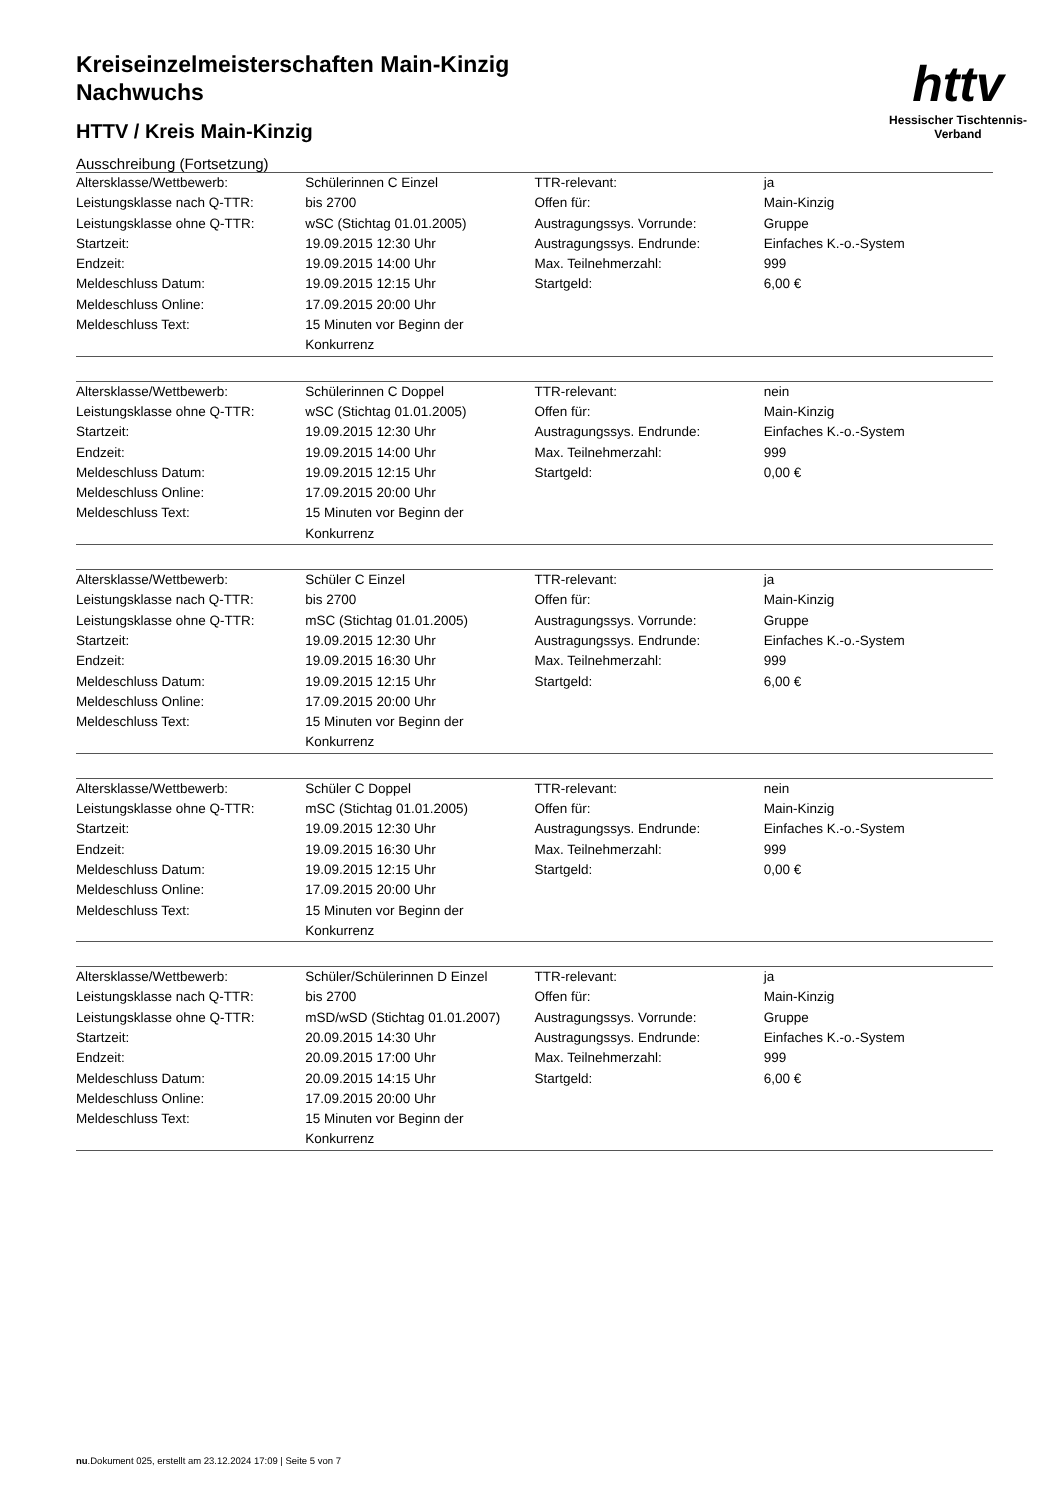httv
Hessischer Tischtennis-Verband
Kreiseinzelmeisterschaften Main-Kinzig
Nachwuchs
HTTV / Kreis Main-Kinzig
Ausschreibung (Fortsetzung)
| Altersklasse/Wettbewerb: | Schülerinnen C Einzel | TTR-relevant: | ja |
| Leistungsklasse nach Q-TTR: | bis 2700 | Offen für: | Main-Kinzig |
| Leistungsklasse ohne Q-TTR: | wSC (Stichtag 01.01.2005) | Austragungssys. Vorrunde: | Gruppe |
| Startzeit: | 19.09.2015 12:30 Uhr | Austragungssys. Endrunde: | Einfaches K.-o.-System |
| Endzeit: | 19.09.2015 14:00 Uhr | Max. Teilnehmerzahl: | 999 |
| Meldeschluss Datum: | 19.09.2015 12:15 Uhr | Startgeld: | 6,00 € |
| Meldeschluss Online: | 17.09.2015 20:00 Uhr | | |
| Meldeschluss Text: | 15 Minuten vor Beginn der Konkurrenz | | |
| Altersklasse/Wettbewerb: | Schülerinnen C Doppel | TTR-relevant: | nein |
| Leistungsklasse ohne Q-TTR: | wSC (Stichtag 01.01.2005) | Offen für: | Main-Kinzig |
| Startzeit: | 19.09.2015 12:30 Uhr | Austragungssys. Endrunde: | Einfaches K.-o.-System |
| Endzeit: | 19.09.2015 14:00 Uhr | Max. Teilnehmerzahl: | 999 |
| Meldeschluss Datum: | 19.09.2015 12:15 Uhr | Startgeld: | 0,00 € |
| Meldeschluss Online: | 17.09.2015 20:00 Uhr | | |
| Meldeschluss Text: | 15 Minuten vor Beginn der Konkurrenz | | |
| Altersklasse/Wettbewerb: | Schüler C Einzel | TTR-relevant: | ja |
| Leistungsklasse nach Q-TTR: | bis 2700 | Offen für: | Main-Kinzig |
| Leistungsklasse ohne Q-TTR: | mSC (Stichtag 01.01.2005) | Austragungssys. Vorrunde: | Gruppe |
| Startzeit: | 19.09.2015 12:30 Uhr | Austragungssys. Endrunde: | Einfaches K.-o.-System |
| Endzeit: | 19.09.2015 16:30 Uhr | Max. Teilnehmerzahl: | 999 |
| Meldeschluss Datum: | 19.09.2015 12:15 Uhr | Startgeld: | 6,00 € |
| Meldeschluss Online: | 17.09.2015 20:00 Uhr | | |
| Meldeschluss Text: | 15 Minuten vor Beginn der Konkurrenz | | |
| Altersklasse/Wettbewerb: | Schüler C Doppel | TTR-relevant: | nein |
| Leistungsklasse ohne Q-TTR: | mSC (Stichtag 01.01.2005) | Offen für: | Main-Kinzig |
| Startzeit: | 19.09.2015 12:30 Uhr | Austragungssys. Endrunde: | Einfaches K.-o.-System |
| Endzeit: | 19.09.2015 16:30 Uhr | Max. Teilnehmerzahl: | 999 |
| Meldeschluss Datum: | 19.09.2015 12:15 Uhr | Startgeld: | 0,00 € |
| Meldeschluss Online: | 17.09.2015 20:00 Uhr | | |
| Meldeschluss Text: | 15 Minuten vor Beginn der Konkurrenz | | |
| Altersklasse/Wettbewerb: | Schüler/Schülerinnen D Einzel | TTR-relevant: | ja |
| Leistungsklasse nach Q-TTR: | bis 2700 | Offen für: | Main-Kinzig |
| Leistungsklasse ohne Q-TTR: | mSD/wSD (Stichtag 01.01.2007) | Austragungssys. Vorrunde: | Gruppe |
| Startzeit: | 20.09.2015 14:30 Uhr | Austragungssys. Endrunde: | Einfaches K.-o.-System |
| Endzeit: | 20.09.2015 17:00 Uhr | Max. Teilnehmerzahl: | 999 |
| Meldeschluss Datum: | 20.09.2015 14:15 Uhr | Startgeld: | 6,00 € |
| Meldeschluss Online: | 17.09.2015 20:00 Uhr | | |
| Meldeschluss Text: | 15 Minuten vor Beginn der Konkurrenz | | |
nu.Dokument 025, erstellt am 23.12.2024 17:09 | Seite 5 von 7